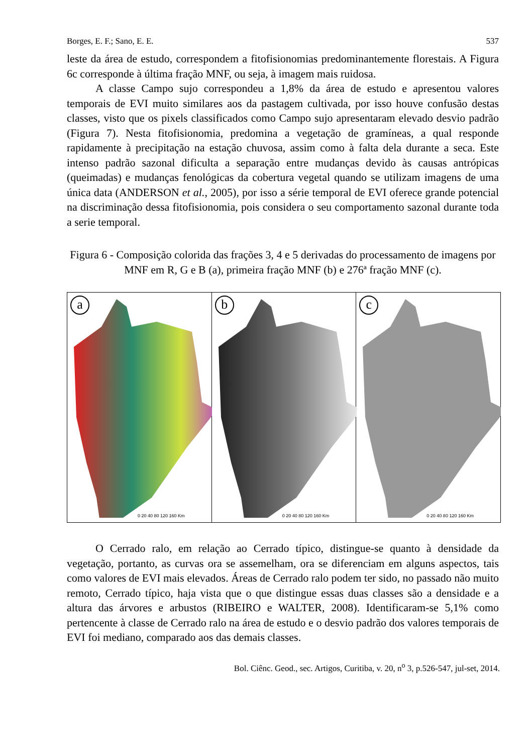Borges, E. F.; Sano, E. E. 537
leste da área de estudo, correspondem a fitofisionomias predominantemente florestais. A Figura 6c corresponde à última fração MNF, ou seja, à imagem mais ruidosa.
A classe Campo sujo correspondeu a 1,8% da área de estudo e apresentou valores temporais de EVI muito similares aos da pastagem cultivada, por isso houve confusão destas classes, visto que os pixels classificados como Campo sujo apresentaram elevado desvio padrão (Figura 7). Nesta fitofisionomia, predomina a vegetação de gramíneas, a qual responde rapidamente à precipitação na estação chuvosa, assim como à falta dela durante a seca. Este intenso padrão sazonal dificulta a separação entre mudanças devido às causas antrópicas (queimadas) e mudanças fenológicas da cobertura vegetal quando se utilizam imagens de uma única data (ANDERSON et al., 2005), por isso a série temporal de EVI oferece grande potencial na discriminação dessa fitofisionomia, pois considera o seu comportamento sazonal durante toda a serie temporal.
Figura 6 - Composição colorida das frações 3, 4 e 5 derivadas do processamento de imagens por MNF em R, G e B (a), primeira fração MNF (b) e 276ª fração MNF (c).
a
0 20 40 80 120 160 Km
b
0 20 40 80 120 160 Km
c
0 20 40 80 120 160 Km
O Cerrado ralo, em relação ao Cerrado típico, distingue-se quanto à densidade da vegetação, portanto, as curvas ora se assemelham, ora se diferenciam em alguns aspectos, tais como valores de EVI mais elevados. Áreas de Cerrado ralo podem ter sido, no passado não muito remoto, Cerrado típico, haja vista que o que distingue essas duas classes são a densidade e a altura das árvores e arbustos (RIBEIRO e WALTER, 2008). Identificaram-se 5,1% como pertencente à classe de Cerrado ralo na área de estudo e o desvio padrão dos valores temporais de EVI foi mediano, comparado aos das demais classes.
Bol. Ciênc. Geod., sec. Artigos, Curitiba, v. 20, n<sup>o</sup> 3, p.526-547, jul-set, 2014.